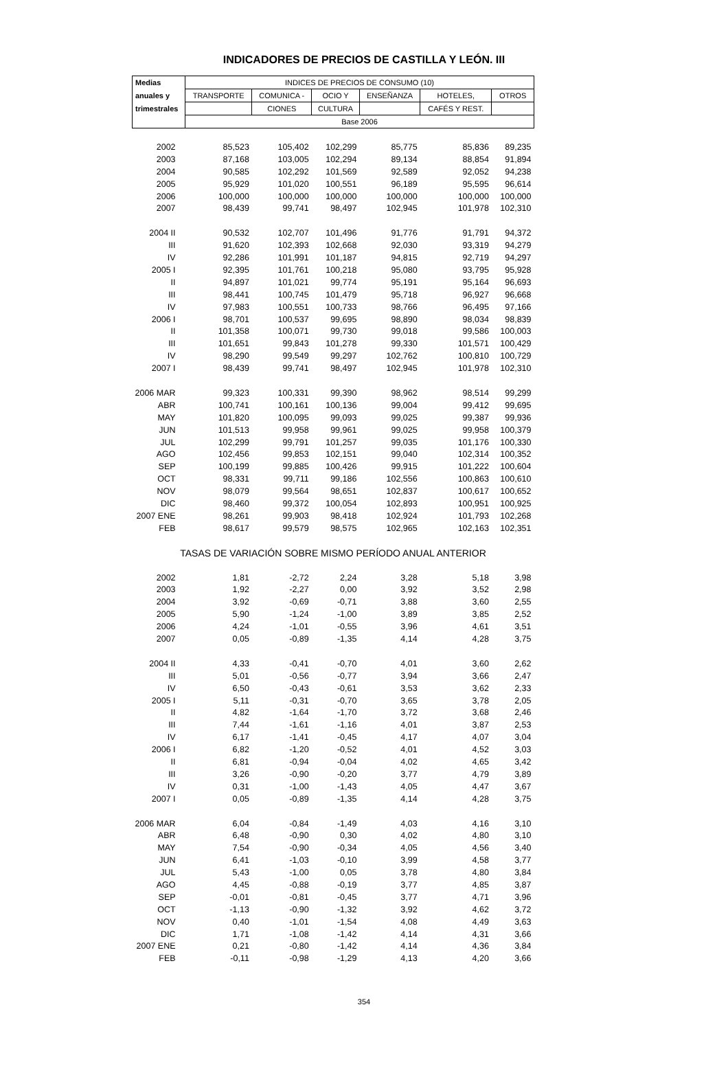INDICADORES DE PRECIOS DE CASTILLA Y LEÓN. III
| Medias | INDICES DE PRECIOS DE CONSUMO (10) | | | | | |
| --- | --- | --- | --- | --- | --- | --- |
| anuales y | TRANSPORTE | COMUNICA - | OCIO Y | ENSEÑANZA | HOTELES, | OTROS |
| trimestrales | | CIONES | CULTURA | | CAFÉS Y REST. | |
| | Base 2006 | | | | | |
| 2002 | 85,523 | 105,402 | 102,299 | 85,775 | 85,836 | 89,235 |
| 2003 | 87,168 | 103,005 | 102,294 | 89,134 | 88,854 | 91,894 |
| 2004 | 90,585 | 102,292 | 101,569 | 92,589 | 92,052 | 94,238 |
| 2005 | 95,929 | 101,020 | 100,551 | 96,189 | 95,595 | 96,614 |
| 2006 | 100,000 | 100,000 | 100,000 | 100,000 | 100,000 | 100,000 |
| 2007 | 98,439 | 99,741 | 98,497 | 102,945 | 101,978 | 102,310 |
| 2004 II | 90,532 | 102,707 | 101,496 | 91,776 | 91,791 | 94,372 |
| III | 91,620 | 102,393 | 102,668 | 92,030 | 93,319 | 94,279 |
| IV | 92,286 | 101,991 | 101,187 | 94,815 | 92,719 | 94,297 |
| 2005 I | 92,395 | 101,761 | 100,218 | 95,080 | 93,795 | 95,928 |
| II | 94,897 | 101,021 | 99,774 | 95,191 | 95,164 | 96,693 |
| III | 98,441 | 100,745 | 101,479 | 95,718 | 96,927 | 96,668 |
| IV | 97,983 | 100,551 | 100,733 | 98,766 | 96,495 | 97,166 |
| 2006 I | 98,701 | 100,537 | 99,695 | 98,890 | 98,034 | 98,839 |
| II | 101,358 | 100,071 | 99,730 | 99,018 | 99,586 | 100,003 |
| III | 101,651 | 99,843 | 101,278 | 99,330 | 101,571 | 100,429 |
| IV | 98,290 | 99,549 | 99,297 | 102,762 | 100,810 | 100,729 |
| 2007 I | 98,439 | 99,741 | 98,497 | 102,945 | 101,978 | 102,310 |
| 2006 MAR | 99,323 | 100,331 | 99,390 | 98,962 | 98,514 | 99,299 |
| ABR | 100,741 | 100,161 | 100,136 | 99,004 | 99,412 | 99,695 |
| MAY | 101,820 | 100,095 | 99,093 | 99,025 | 99,387 | 99,936 |
| JUN | 101,513 | 99,958 | 99,961 | 99,025 | 99,958 | 100,379 |
| JUL | 102,299 | 99,791 | 101,257 | 99,035 | 101,176 | 100,330 |
| AGO | 102,456 | 99,853 | 102,151 | 99,040 | 102,314 | 100,352 |
| SEP | 100,199 | 99,885 | 100,426 | 99,915 | 101,222 | 100,604 |
| OCT | 98,331 | 99,711 | 99,186 | 102,556 | 100,863 | 100,610 |
| NOV | 98,079 | 99,564 | 98,651 | 102,837 | 100,617 | 100,652 |
| DIC | 98,460 | 99,372 | 100,054 | 102,893 | 100,951 | 100,925 |
| 2007 ENE | 98,261 | 99,903 | 98,418 | 102,924 | 101,793 | 102,268 |
| FEB | 98,617 | 99,579 | 98,575 | 102,965 | 102,163 | 102,351 |
| TASAS DE VARIACIÓN SOBRE MISMO PERÍODO ANUAL ANTERIOR | | | | | | |
| 2002 | 1,81 | -2,72 | 2,24 | 3,28 | 5,18 | 3,98 |
| 2003 | 1,92 | -2,27 | 0,00 | 3,92 | 3,52 | 2,98 |
| 2004 | 3,92 | -0,69 | -0,71 | 3,88 | 3,60 | 2,55 |
| 2005 | 5,90 | -1,24 | -1,00 | 3,89 | 3,85 | 2,52 |
| 2006 | 4,24 | -1,01 | -0,55 | 3,96 | 4,61 | 3,51 |
| 2007 | 0,05 | -0,89 | -1,35 | 4,14 | 4,28 | 3,75 |
| 2004 II | 4,33 | -0,41 | -0,70 | 4,01 | 3,60 | 2,62 |
| III | 5,01 | -0,56 | -0,77 | 3,94 | 3,66 | 2,47 |
| IV | 6,50 | -0,43 | -0,61 | 3,53 | 3,62 | 2,33 |
| 2005 I | 5,11 | -0,31 | -0,70 | 3,65 | 3,78 | 2,05 |
| II | 4,82 | -1,64 | -1,70 | 3,72 | 3,68 | 2,46 |
| III | 7,44 | -1,61 | -1,16 | 4,01 | 3,87 | 2,53 |
| IV | 6,17 | -1,41 | -0,45 | 4,17 | 4,07 | 3,04 |
| 2006 I | 6,82 | -1,20 | -0,52 | 4,01 | 4,52 | 3,03 |
| II | 6,81 | -0,94 | -0,04 | 4,02 | 4,65 | 3,42 |
| III | 3,26 | -0,90 | -0,20 | 3,77 | 4,79 | 3,89 |
| IV | 0,31 | -1,00 | -1,43 | 4,05 | 4,47 | 3,67 |
| 2007 I | 0,05 | -0,89 | -1,35 | 4,14 | 4,28 | 3,75 |
| 2006 MAR | 6,04 | -0,84 | -1,49 | 4,03 | 4,16 | 3,10 |
| ABR | 6,48 | -0,90 | 0,30 | 4,02 | 4,80 | 3,10 |
| MAY | 7,54 | -0,90 | -0,34 | 4,05 | 4,56 | 3,40 |
| JUN | 6,41 | -1,03 | -0,10 | 3,99 | 4,58 | 3,77 |
| JUL | 5,43 | -1,00 | 0,05 | 3,78 | 4,80 | 3,84 |
| AGO | 4,45 | -0,88 | -0,19 | 3,77 | 4,85 | 3,87 |
| SEP | -0,01 | -0,81 | -0,45 | 3,77 | 4,71 | 3,96 |
| OCT | -1,13 | -0,90 | -1,32 | 3,92 | 4,62 | 3,72 |
| NOV | 0,40 | -1,01 | -1,54 | 4,08 | 4,49 | 3,63 |
| DIC | 1,71 | -1,08 | -1,42 | 4,14 | 4,31 | 3,66 |
| 2007 ENE | 0,21 | -0,80 | -1,42 | 4,14 | 4,36 | 3,84 |
| FEB | -0,11 | -0,98 | -1,29 | 4,13 | 4,20 | 3,66 |
354